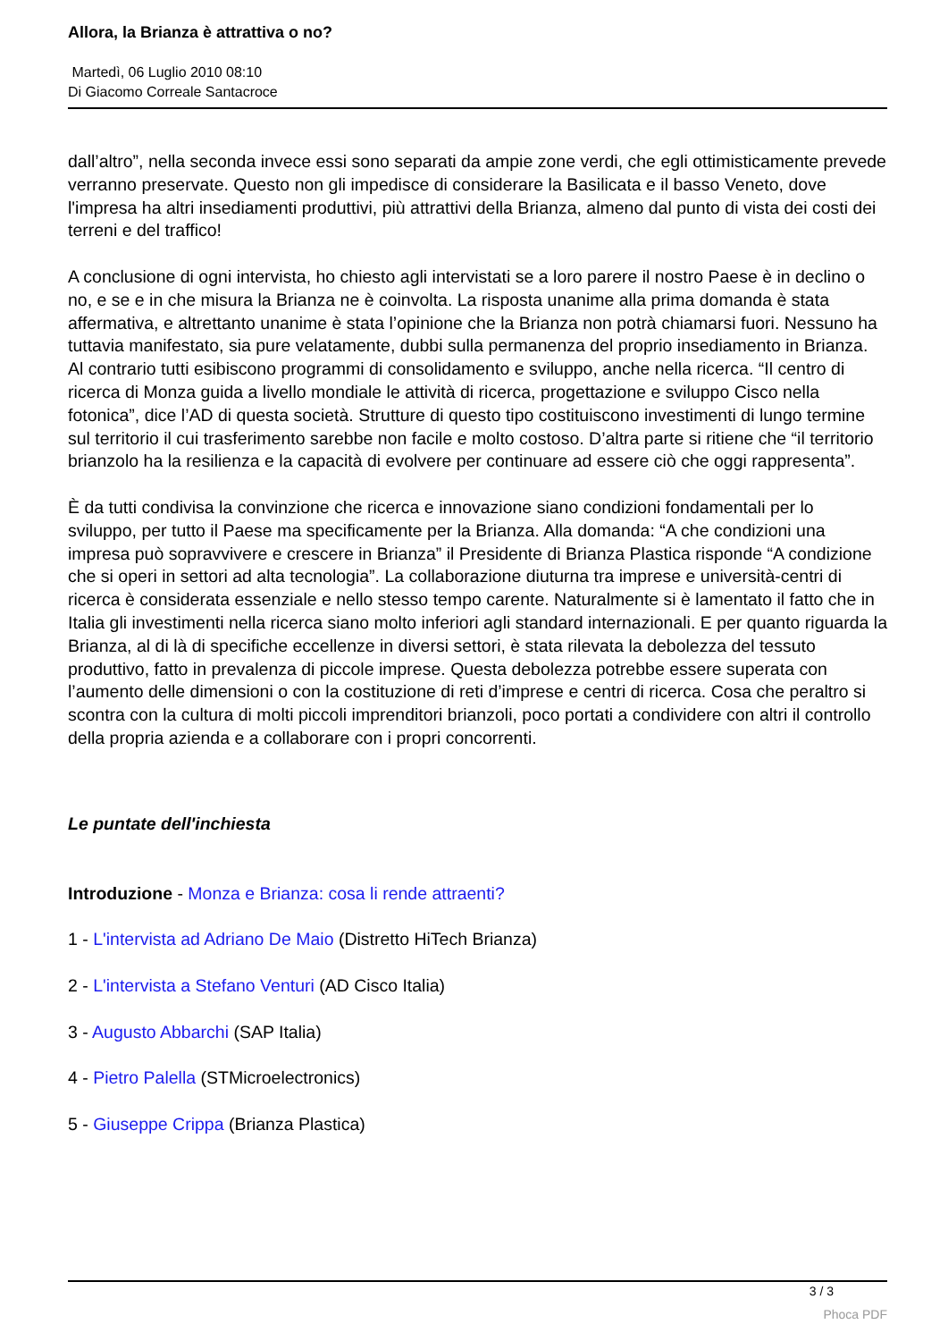Allora, la Brianza è attrattiva o no?
Martedì, 06 Luglio 2010 08:10
Di Giacomo Correale Santacroce
dall’altro”, nella seconda invece essi sono separati da ampie zone verdi, che egli ottimisticamente prevede verranno preservate. Questo non gli impedisce di considerare la Basilicata e il basso Veneto, dove l'impresa ha altri insediamenti produttivi, più attrattivi della Brianza, almeno dal punto di vista dei costi dei terreni e del traffico!
A conclusione di ogni intervista, ho chiesto agli intervistati se a loro parere il nostro Paese è in declino o no, e se e in che misura la Brianza ne è coinvolta. La risposta unanime alla prima domanda è stata affermativa, e altrettanto unanime è stata l’opinione che la Brianza non potrà chiamarsi fuori. Nessuno ha tuttavia manifestato, sia pure velatamente, dubbi sulla permanenza del proprio insediamento in Brianza. Al contrario tutti esibiscono programmi di consolidamento e sviluppo, anche nella ricerca. “Il centro di ricerca di Monza guida a livello mondiale le attività di ricerca, progettazione e sviluppo Cisco nella fotonica”, dice l’AD di questa società. Strutture di questo tipo costituiscono investimenti di lungo termine sul territorio il cui trasferimento sarebbe non facile e molto costoso. D’altra parte si ritiene che “il territorio brianzolo ha la resilienza e la capacità di evolvere per continuare ad essere ciò che oggi rappresenta”.
È da tutti condivisa la convinzione che ricerca e innovazione siano condizioni fondamentali per lo sviluppo, per tutto il Paese ma specificamente per la Brianza. Alla domanda: “A che condizioni una impresa può sopravvivere e crescere in Brianza” il Presidente di Brianza Plastica risponde “A condizione che si operi in settori ad alta tecnologia”. La collaborazione diuturna tra imprese e università-centri di ricerca è considerata essenziale e nello stesso tempo carente. Naturalmente si è lamentato il fatto che in Italia gli investimenti nella ricerca siano molto inferiori agli standard internazionali. E per quanto riguarda la Brianza, al di là di specifiche eccellenze in diversi settori, è stata rilevata la debolezza del tessuto produttivo, fatto in prevalenza di piccole imprese. Questa debolezza potrebbe essere superata con l’aumento delle dimensioni o con la costituzione di reti d’imprese e centri di ricerca. Cosa che peraltro si scontra con la cultura di molti piccoli imprenditori brianzoli, poco portati a condividere con altri il controllo della propria azienda e a collaborare con i propri concorrenti.
Le puntate dell'inchiesta
Introduzione - Monza e Brianza: cosa li rende attraenti?
1 - L'intervista ad Adriano De Maio (Distretto HiTech Brianza)
2 - L'intervista a Stefano Venturi (AD Cisco Italia)
3 - Augusto Abbarchi (SAP Italia)
4 - Pietro Palella (STMicroelectronics)
5 - Giuseppe Crippa (Brianza Plastica)
3 / 3
Phoca PDF